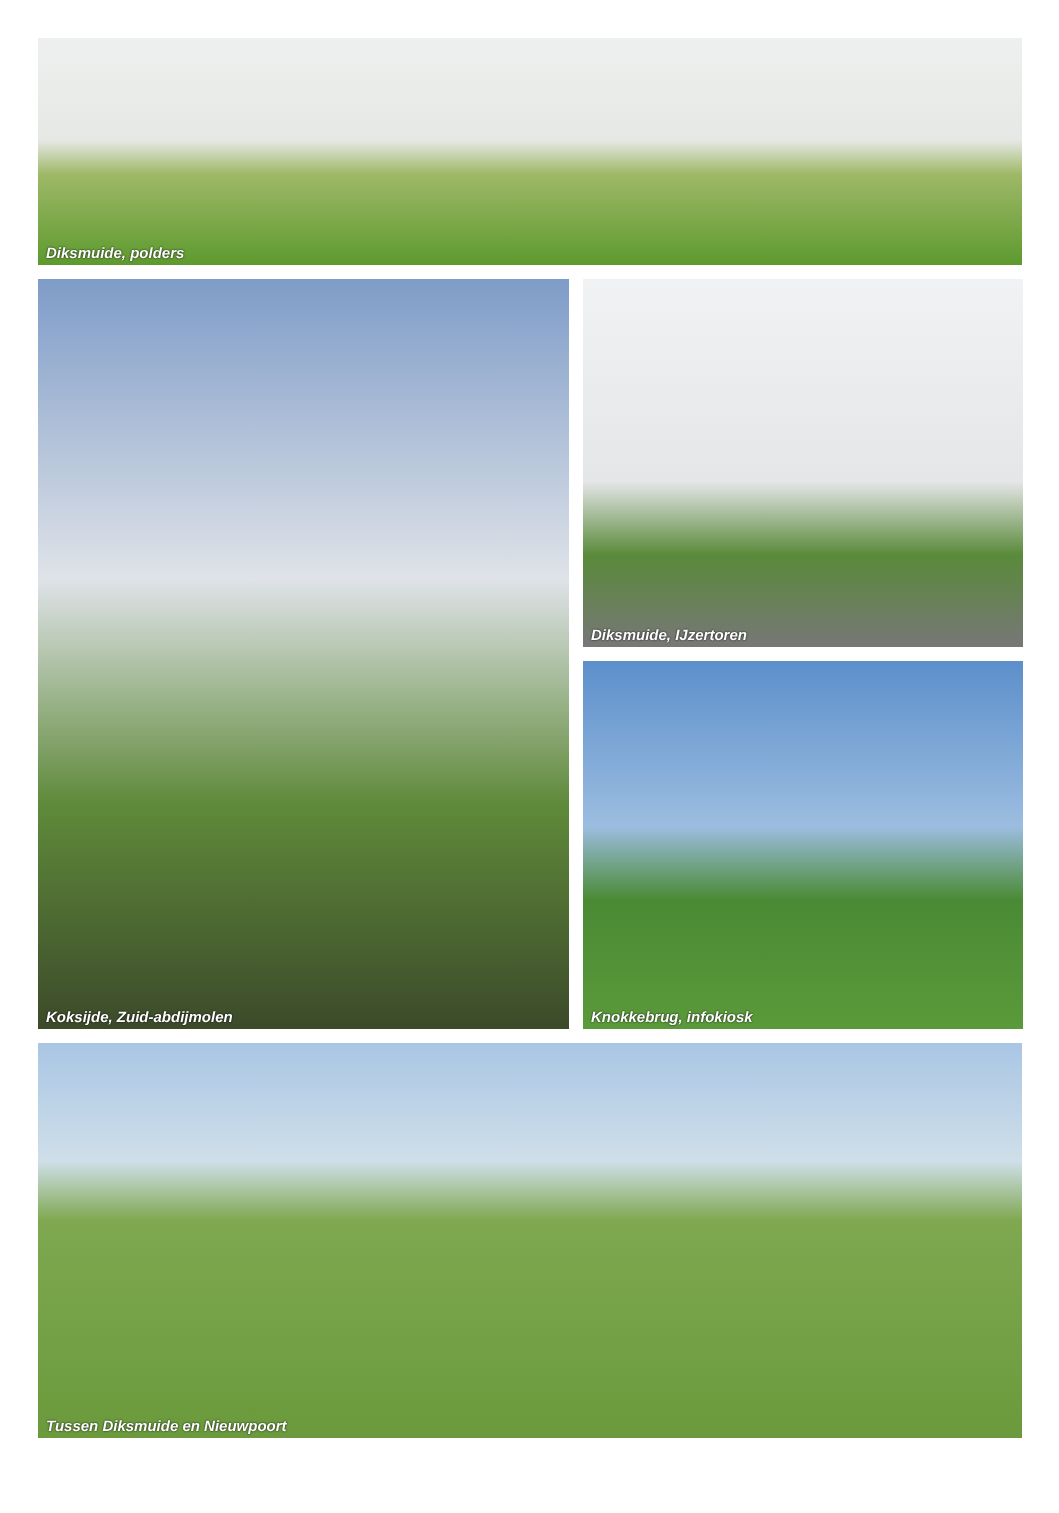Diksmuide, polders
Koksijde, Zuid-abdijmolen
Diksmuide, IJzertoren
Knokkebrug, infokiosk
Tussen Diksmuide en Nieuwpoort